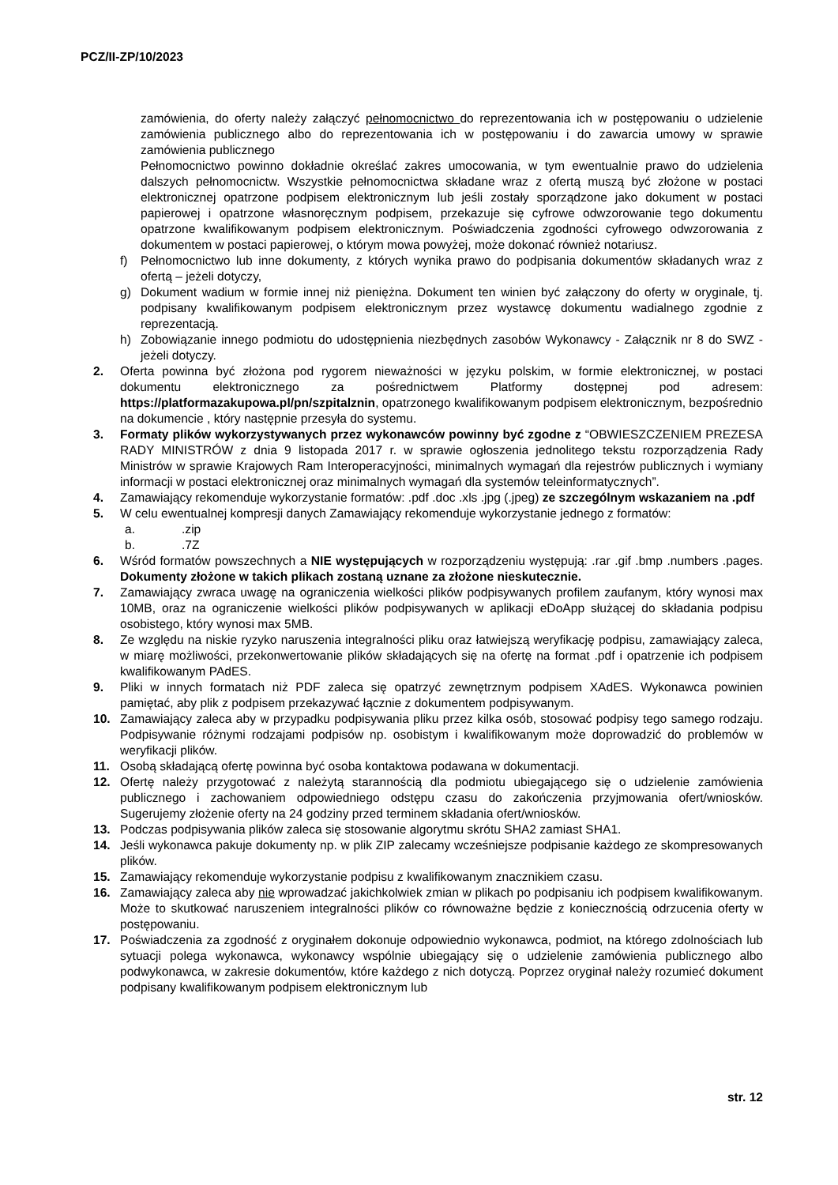PCZ/II-ZP/10/2023
zamówienia, do oferty należy załączyć pełnomocnictwo do reprezentowania ich w postępowaniu o udzielenie zamówienia publicznego albo do reprezentowania ich w postępowaniu i do zawarcia umowy w sprawie zamówienia publicznego
Pełnomocnictwo powinno dokładnie określać zakres umocowania, w tym ewentualnie prawo do udzielenia dalszych pełnomocnictw. Wszystkie pełnomocnictwa składane wraz z ofertą muszą być złożone w postaci elektronicznej opatrzone podpisem elektronicznym lub jeśli zostały sporządzone jako dokument w postaci papierowej i opatrzone własnoręcznym podpisem, przekazuje się cyfrowe odwzorowanie tego dokumentu opatrzone kwalifikowanym podpisem elektronicznym. Poświadczenia zgodności cyfrowego odwzorowania z dokumentem w postaci papierowej, o którym mowa powyżej, może dokonać również notariusz.
f) Pełnomocnictwo lub inne dokumenty, z których wynika prawo do podpisania dokumentów składanych wraz z ofertą – jeżeli dotyczy,
g) Dokument wadium w formie innej niż pieniężna. Dokument ten winien być załączony do oferty w oryginale, tj. podpisany kwalifikowanym podpisem elektronicznym przez wystawcę dokumentu wadialnego zgodnie z reprezentacją.
h) Zobowiązanie innego podmiotu do udostępnienia niezbędnych zasobów Wykonawcy - Załącznik nr 8 do SWZ - jeżeli dotyczy.
2. Oferta powinna być złożona pod rygorem nieważności w języku polskim, w formie elektronicznej, w postaci dokumentu elektronicznego za pośrednictwem Platformy dostępnej pod adresem: https://platformazakupowa.pl/pn/szpitalznin, opatrzonego kwalifikowanym podpisem elektronicznym, bezpośrednio na dokumencie , który następnie przesyła do systemu.
3. Formaty plików wykorzystywanych przez wykonawców powinny być zgodne z “OBWIESZCZENIEM PREZESA RADY MINISTRÓW z dnia 9 listopada 2017 r. w sprawie ogłoszenia jednolitego tekstu rozporządzenia Rady Ministrów w sprawie Krajowych Ram Interoperacyjności, minimalnych wymagań dla rejestrów publicznych i wymiany informacji w postaci elektronicznej oraz minimalnych wymagań dla systemów teleinformatycznych”.
4. Zamawiający rekomenduje wykorzystanie formatów: .pdf .doc .xls .jpg (.jpeg) ze szczególnym wskazaniem na .pdf
5. W celu ewentualnej kompresji danych Zamawiający rekomenduje wykorzystanie jednego z formatów:
a..zip
b..7Z
6. Wśród formatów powszechnych a NIE występujących w rozporządzeniu występują: .rar .gif .bmp .numbers .pages. Dokumenty złożone w takich plikach zostaną uznane za złożone nieskutecznie.
7. Zamawiający zwraca uwagę na ograniczenia wielkości plików podpisywanych profilem zaufanym, który wynosi max 10MB, oraz na ograniczenie wielkości plików podpisywanych w aplikacji eDoApp służącej do składania podpisu osobistego, który wynosi max 5MB.
8. Ze względu na niskie ryzyko naruszenia integralności pliku oraz łatwiejszą weryfikację podpisu, zamawiający zaleca, w miarę możliwości, przekonwertowanie plików składających się na ofertę na format .pdf i opatrzenie ich podpisem kwalifikowanym PAdES.
9. Pliki w innych formatach niż PDF zaleca się opatrzyć zewnętrznym podpisem XAdES. Wykonawca powinien pamiętać, aby plik z podpisem przekazywać łącznie z dokumentem podpisywanym.
10. Zamawiający zaleca aby w przypadku podpisywania pliku przez kilka osób, stosować podpisy tego samego rodzaju. Podpisywanie różnymi rodzajami podpisów np. osobistym i kwalifikowanym może doprowadzić do problemów w weryfikacji plików.
11. Osobą składającą ofertę powinna być osoba kontaktowa podawana w dokumentacji.
12. Ofertę należy przygotować z należytą starannością dla podmiotu ubiegającego się o udzielenie zamówienia publicznego i zachowaniem odpowiedniego odstępu czasu do zakończenia przyjmowania ofert/wniosków. Sugerujemy złożenie oferty na 24 godziny przed terminem składania ofert/wniosków.
13. Podczas podpisywania plików zaleca się stosowanie algorytmu skrótu SHA2 zamiast SHA1.
14. Jeśli wykonawca pakuje dokumenty np. w plik ZIP zalecamy wcześniejsze podpisanie każdego ze skompresowanych plików.
15. Zamawiający rekomenduje wykorzystanie podpisu z kwalifikowanym znacznikiem czasu.
16. Zamawiający zaleca aby nie wprowadzać jakichkolwiek zmian w plikach po podpisaniu ich podpisem kwalifikowanym. Może to skutkować naruszeniem integralności plików co równoważne będzie z koniecznością odrzucenia oferty w postępowaniu.
17. Poświadczenia za zgodność z oryginałem dokonuje odpowiednio wykonawca, podmiot, na którego zdolnościach lub sytuacji polega wykonawca, wykonawcy wspólnie ubiegający się o udzielenie zamówienia publicznego albo podwykonawca, w zakresie dokumentów, które każdego z nich dotyczą. Poprzez oryginał należy rozumieć dokument podpisany kwalifikowanym podpisem elektronicznym lub
str. 12